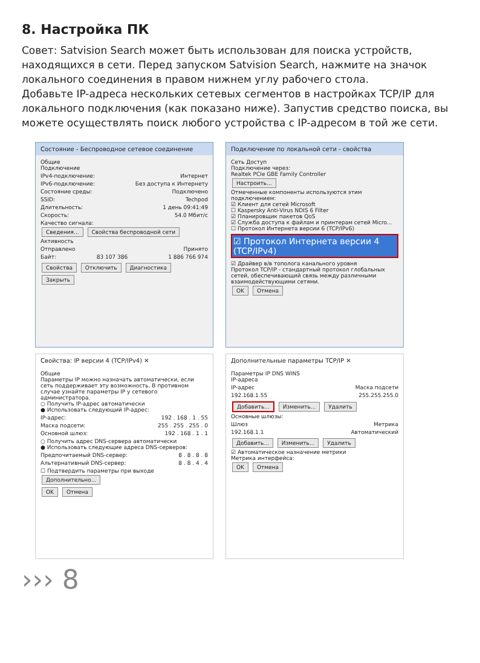8. Настройка ПК
Совет: Satvision Search может быть использован для поиска устройств, находящихся в сети. Перед запуском Satvision Search, нажмите на значок локального соединения в правом нижнем углу рабочего стола.
Добавьте IP-адреса нескольких сетевых сегментов в настройках TCP/IP для локального подключения (как показано ниже). Запустив средство поиска, вы можете осуществлять поиск любого устройства с IP-адресом в той же сети.
Состояние - Беспроводное сетевое соединение
Общие
Подключение
IPv4-подключение: Интернет
IPv6-подключение: Без доступа к Интернету
Состояние среды: Подключено
SSID: Techpod
Длительность: 1 день 09:41:49
Скорость: 54.0 Мбит/с
Качество сигнала:
Сведения... Свойства беспроводной сети
Активность
Отправлено Принято
Байт: 83 107 386 1 886 766 974
Свойства Отключить Диагностика
Закрыть
Подключение по локальной сети - свойства
Сеть Доступ
Подключение через:
Realtek PCIe GBE Family Controller
Настроить...
Отмеченные компоненты используются этим подключением:
☑ Клиент для сетей Microsoft
☐ Kaspersky Anti-Virus NDIS 6 Filter
☑ Планировщик пакетов QoS
☑ Служба доступа к файлам и принтерам сетей Micro...
☐ Протокол Интернета версии 6 (TCP/IPv6)
☑ Протокол Интернета версии 4 (TCP/IPv4)
☑ Драйвер в/в тополога канального уровня
Протокол TCP/IP - стандартный протокол глобальных сетей, обеспечивающий связь между различными взаимодействующими сетями.
OK Отмена
Свойства: IP версии 4 (TCP/IPv4) ✕
Общие
Параметры IP можно назначать автоматически, если сеть поддерживает эту возможность. В противном случае узнайте параметры IP у сетевого администратора.
○ Получить IP-адрес автоматически
● Использовать следующий IP-адрес:
IP-адрес: 192 . 168 . 1 . 55
Маска подсети: 255 . 255 . 255 . 0
Основной шлюз: 192 . 168 . 1 . 1
○ Получить адрес DNS-сервера автоматически
● Использовать следующие адреса DNS-серверов:
Предпочитаемый DNS-сервер: 8 . 8 . 8 . 8
Альтернативный DNS-сервер: 8 . 8 . 4 . 4
☐ Подтвердить параметры при выходе Дополнительно...
OK Отмена
Дополнительные параметры TCP/IP ✕
Параметры IP DNS WINS
IP-адреса
IP-адрес Маска подсети
192.168.1.55 255.255.255.0
Добавить... Изменить... Удалить
Основные шлюзы:
Шлюз Метрика
192.168.1.1 Автоматический
Добавить... Изменить... Удалить
☑ Автоматическое назначение метрики
Метрика интерфейса:
OK Отмена
››› 8